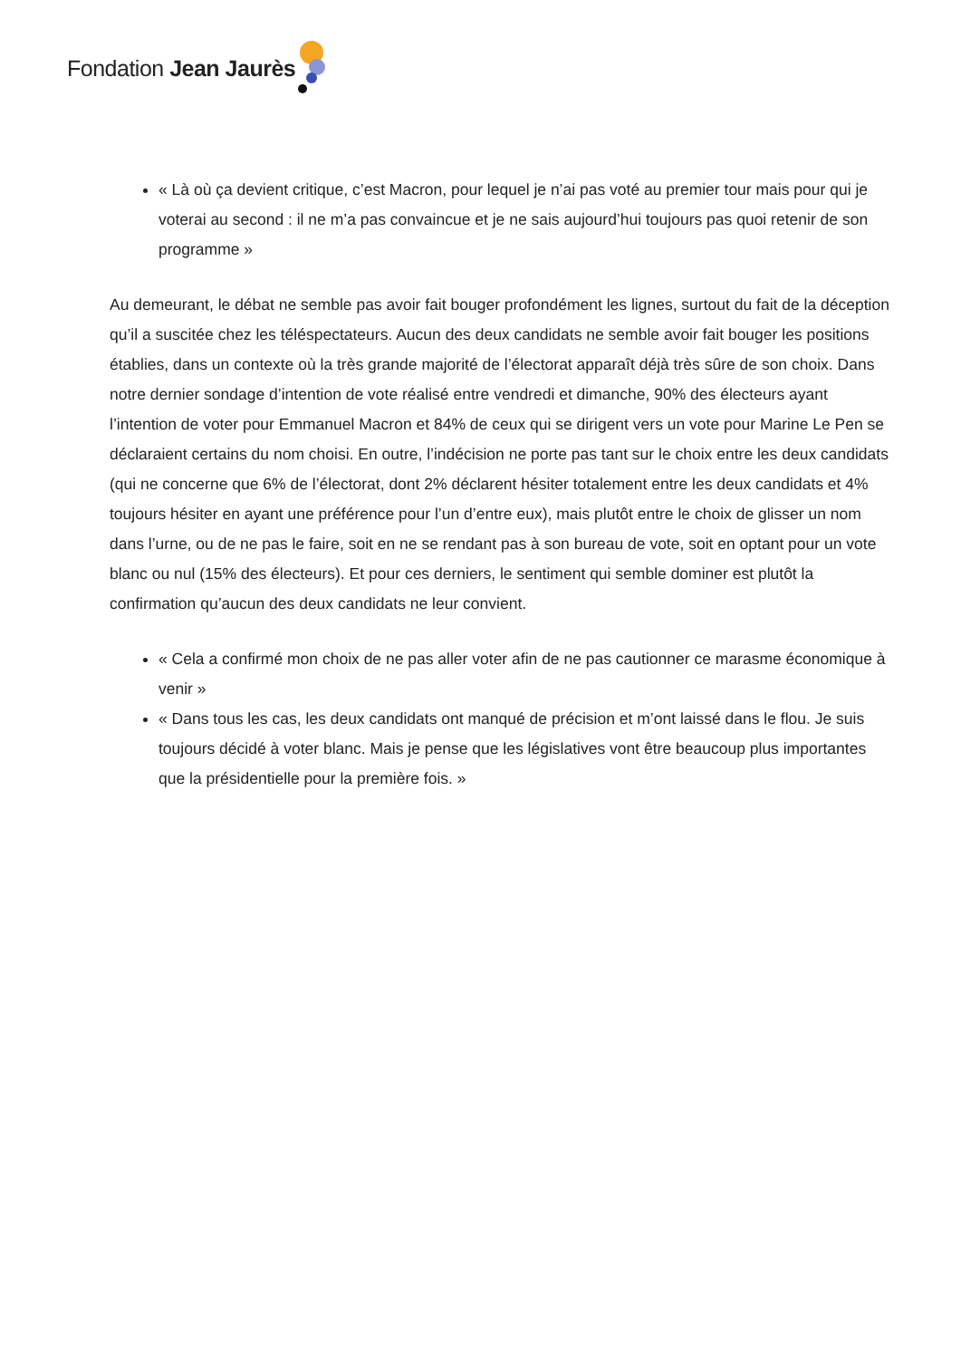Fondation Jean Jaurès
« Là où ça devient critique, c’est Macron, pour lequel je n’ai pas voté au premier tour mais pour qui je voterai au second : il ne m’a pas convaincue et je ne sais aujourd’hui toujours pas quoi retenir de son programme »
Au demeurant, le débat ne semble pas avoir fait bouger profondément les lignes, surtout du fait de la déception qu’il a suscitée chez les téléspectateurs. Aucun des deux candidats ne semble avoir fait bouger les positions établies, dans un contexte où la très grande majorité de l’électorat apparaît déjà très sûre de son choix. Dans notre dernier sondage d’intention de vote réalisé entre vendredi et dimanche, 90% des électeurs ayant l’intention de voter pour Emmanuel Macron et 84% de ceux qui se dirigent vers un vote pour Marine Le Pen se déclaraient certains du nom choisi. En outre, l’indécision ne porte pas tant sur le choix entre les deux candidats (qui ne concerne que 6% de l’électorat, dont 2% déclarent hésiter totalement entre les deux candidats et 4% toujours hésiter en ayant une préférence pour l’un d’entre eux), mais plutôt entre le choix de glisser un nom dans l’urne, ou de ne pas le faire, soit en ne se rendant pas à son bureau de vote, soit en optant pour un vote blanc ou nul (15% des électeurs). Et pour ces derniers, le sentiment qui semble dominer est plutôt la confirmation qu’aucun des deux candidats ne leur convient.
« Cela a confirmé mon choix de ne pas aller voter afin de ne pas cautionner ce marasme économique à venir »
« Dans tous les cas, les deux candidats ont manqué de précision et m’ont laissé dans le flou. Je suis toujours décidé à voter blanc. Mais je pense que les législatives vont être beaucoup plus importantes que la présidentielle pour la première fois. »